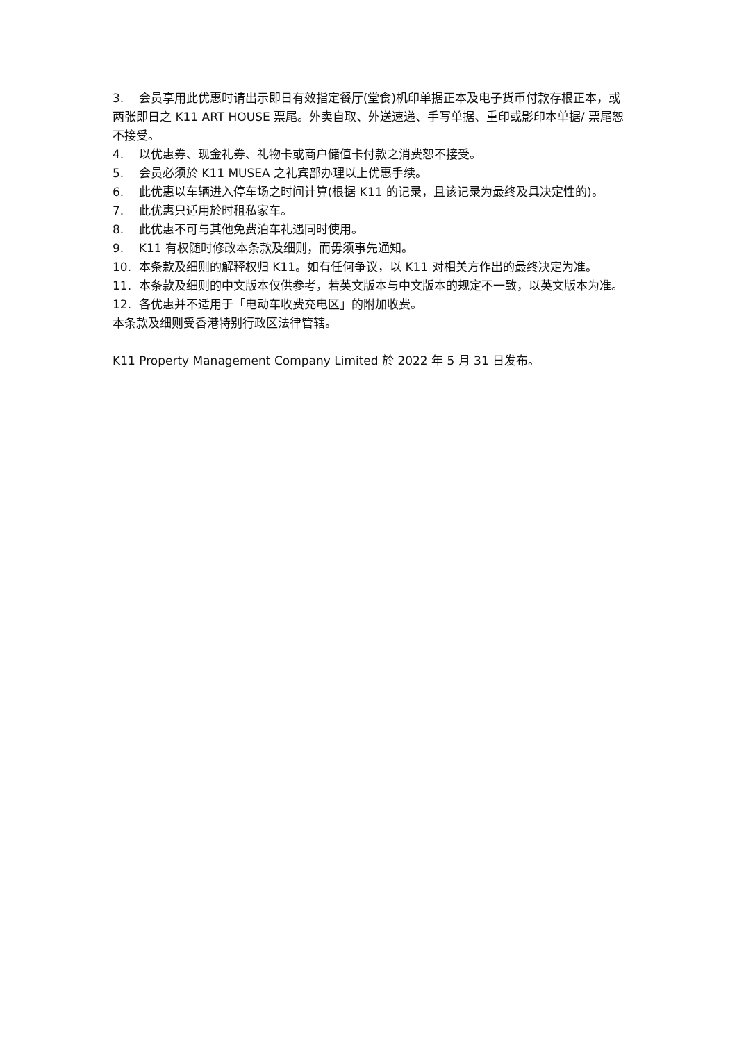3. 会员享用此优惠时请出示即日有效指定餐厅(堂食)机印单据正本及电子货币付款存根正本，或两张即日之 K11 ART HOUSE 票尾。外卖自取、外送速递、手写单据、重印或影印本单据/ 票尾恕不接受。
4. 以优惠券、现金礼券、礼物卡或商户储值卡付款之消费恕不接受。
5. 会员必须於 K11 MUSEA 之礼宾部办理以上优惠手续。
6. 此优惠以车辆进入停车场之时间计算(根据 K11 的记录，且该记录为最终及具决定性的)。
7. 此优惠只适用於时租私家车。
8. 此优惠不可与其他免费泊车礼遇同时使用。
9. K11 有权随时修改本条款及细则，而毋须事先通知。
10. 本条款及细则的解释权归 K11。如有任何争议，以 K11 对相关方作出的最终决定为准。
11. 本条款及细则的中文版本仅供参考，若英文版本与中文版本的规定不一致，以英文版本为准。
12. 各优惠并不适用于「电动车收费充电区」的附加收费。
本条款及细则受香港特别行政区法律管辖。
K11 Property Management Company Limited 於 2022 年 5 月 31 日发布。